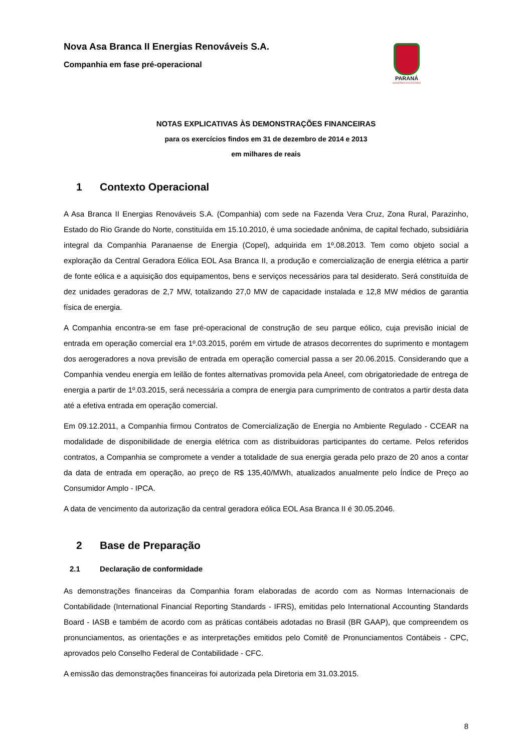Nova Asa Branca II Energias Renováveis S.A.
Companhia em fase pré-operacional
PARANÁ
GOVERNO DO ESTADO
NOTAS EXPLICATIVAS ÀS DEMONSTRAÇÕES FINANCEIRAS
para os exercícios findos em 31 de dezembro de 2014 e 2013
em milhares de reais
1 Contexto Operacional
A Asa Branca II Energias Renováveis S.A. (Companhia) com sede na Fazenda Vera Cruz, Zona Rural, Parazinho, Estado do Rio Grande do Norte, constituída em 15.10.2010, é uma sociedade anônima, de capital fechado, subsidiária integral da Companhia Paranaense de Energia (Copel), adquirida em 1º.08.2013. Tem como objeto social a exploração da Central Geradora Eólica EOL Asa Branca II, a produção e comercialização de energia elétrica a partir de fonte eólica e a aquisição dos equipamentos, bens e serviços necessários para tal desiderato. Será constituída de dez unidades geradoras de 2,7 MW, totalizando 27,0 MW de capacidade instalada e 12,8 MW médios de garantia física de energia.
A Companhia encontra-se em fase pré-operacional de construção de seu parque eólico, cuja previsão inicial de entrada em operação comercial era 1º.03.2015, porém em virtude de atrasos decorrentes do suprimento e montagem dos aerogeradores a nova previsão de entrada em operação comercial passa a ser 20.06.2015. Considerando que a Companhia vendeu energia em leilão de fontes alternativas promovida pela Aneel, com obrigatoriedade de entrega de energia a partir de 1º.03.2015, será necessária a compra de energia para cumprimento de contratos a partir desta data até a efetiva entrada em operação comercial.
Em 09.12.2011, a Companhia firmou Contratos de Comercialização de Energia no Ambiente Regulado - CCEAR na modalidade de disponibilidade de energia elétrica com as distribuidoras participantes do certame. Pelos referidos contratos, a Companhia se compromete a vender a totalidade de sua energia gerada pelo prazo de 20 anos a contar da data de entrada em operação, ao preço de R$ 135,40/MWh, atualizados anualmente pelo Índice de Preço ao Consumidor Amplo - IPCA.
A data de vencimento da autorização da central geradora eólica EOL Asa Branca II é 30.05.2046.
2 Base de Preparação
2.1 Declaração de conformidade
As demonstrações financeiras da Companhia foram elaboradas de acordo com as Normas Internacionais de Contabilidade (International Financial Reporting Standards - IFRS), emitidas pelo International Accounting Standards Board - IASB e também de acordo com as práticas contábeis adotadas no Brasil (BR GAAP), que compreendem os pronunciamentos, as orientações e as interpretações emitidos pelo Comitê de Pronunciamentos Contábeis - CPC, aprovados pelo Conselho Federal de Contabilidade - CFC.
A emissão das demonstrações financeiras foi autorizada pela Diretoria em 31.03.2015.
8